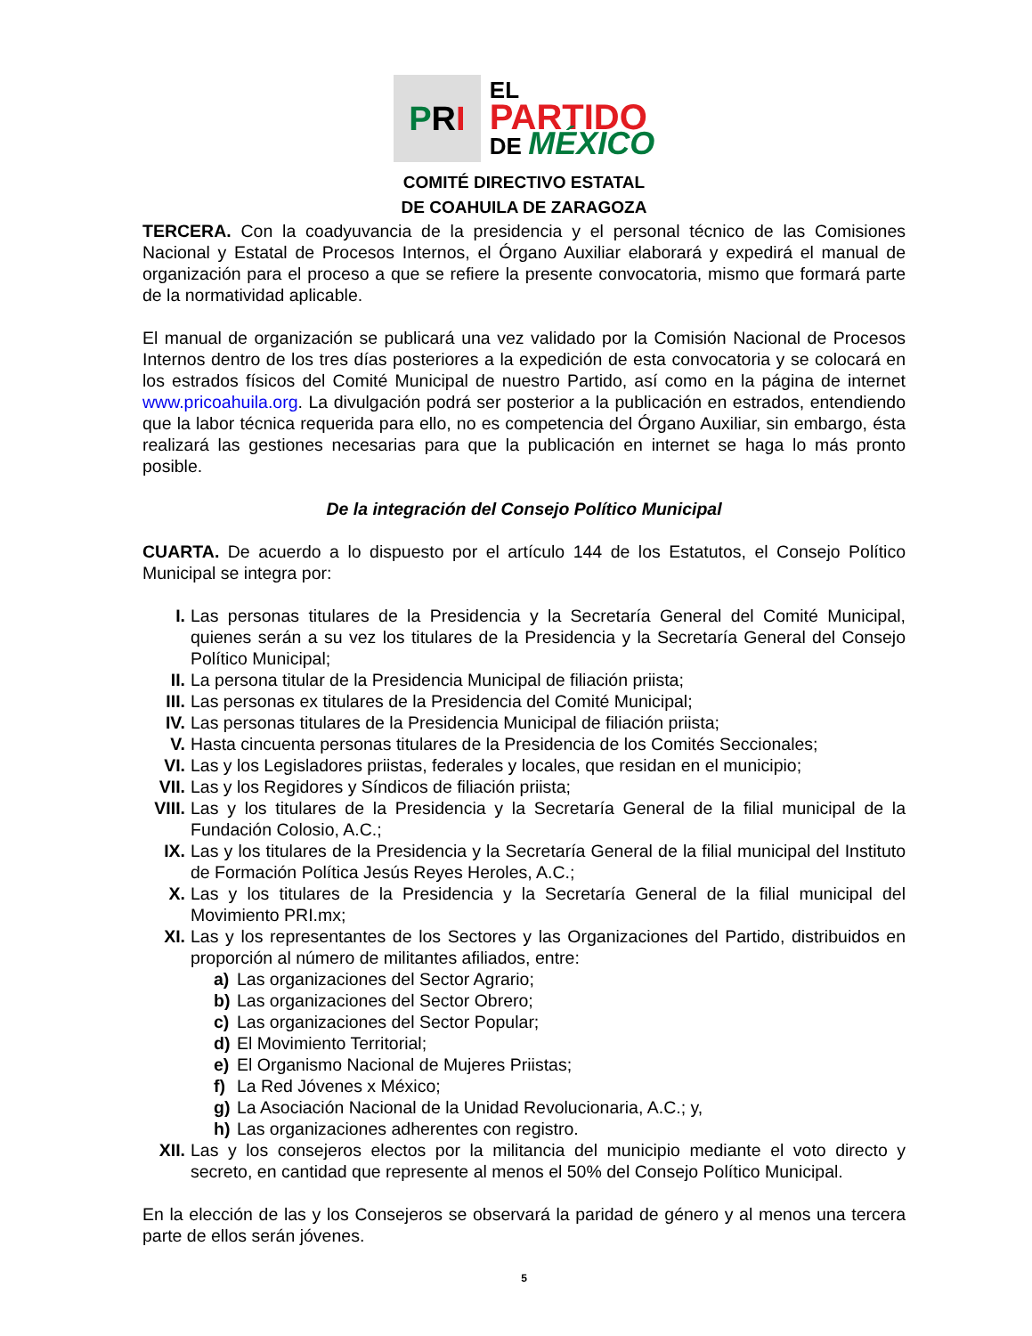P R I
EL
PARTIDO
DE MÉXICO
COMITÉ DIRECTIVO ESTATAL
DE COAHUILA DE ZARAGOZA
TERCERA. Con la coadyuvancia de la presidencia y el personal técnico de las Comisiones Nacional y Estatal de Procesos Internos, el Órgano Auxiliar elaborará y expedirá el manual de organización para el proceso a que se refiere la presente convocatoria, mismo que formará parte de la normatividad aplicable.
El manual de organización se publicará una vez validado por la Comisión Nacional de Procesos Internos dentro de los tres días posteriores a la expedición de esta convocatoria y se colocará en los estrados físicos del Comité Municipal de nuestro Partido, así como en la página de internet www.pricoahuila.org. La divulgación podrá ser posterior a la publicación en estrados, entendiendo que la labor técnica requerida para ello, no es competencia del Órgano Auxiliar, sin embargo, ésta realizará las gestiones necesarias para que la publicación en internet se haga lo más pronto posible.
De la integración del Consejo Político Municipal
CUARTA. De acuerdo a lo dispuesto por el artículo 144 de los Estatutos, el Consejo Político Municipal se integra por:
I. Las personas titulares de la Presidencia y la Secretaría General del Comité Municipal, quienes serán a su vez los titulares de la Presidencia y la Secretaría General del Consejo Político Municipal;
II. La persona titular de la Presidencia Municipal de filiación priista;
III. Las personas ex titulares de la Presidencia del Comité Municipal;
IV. Las personas titulares de la Presidencia Municipal de filiación priista;
V. Hasta cincuenta personas titulares de la Presidencia de los Comités Seccionales;
VI. Las y los Legisladores priistas, federales y locales, que residan en el municipio;
VII. Las y los Regidores y Síndicos de filiación priista;
VIII. Las y los titulares de la Presidencia y la Secretaría General de la filial municipal de la Fundación Colosio, A.C.;
IX. Las y los titulares de la Presidencia y la Secretaría General de la filial municipal del Instituto de Formación Política Jesús Reyes Heroles, A.C.;
X. Las y los titulares de la Presidencia y la Secretaría General de la filial municipal del Movimiento PRI.mx;
XI. Las y los representantes de los Sectores y las Organizaciones del Partido, distribuidos en proporción al número de militantes afiliados, entre:
a) Las organizaciones del Sector Agrario;
b) Las organizaciones del Sector Obrero;
c) Las organizaciones del Sector Popular;
d) El Movimiento Territorial;
e) El Organismo Nacional de Mujeres Priistas;
f) La Red Jóvenes x México;
g) La Asociación Nacional de la Unidad Revolucionaria, A.C.; y,
h) Las organizaciones adherentes con registro.
XII. Las y los consejeros electos por la militancia del municipio mediante el voto directo y secreto, en cantidad que represente al menos el 50% del Consejo Político Municipal.
En la elección de las y los Consejeros se observará la paridad de género y al menos una tercera parte de ellos serán jóvenes.
5